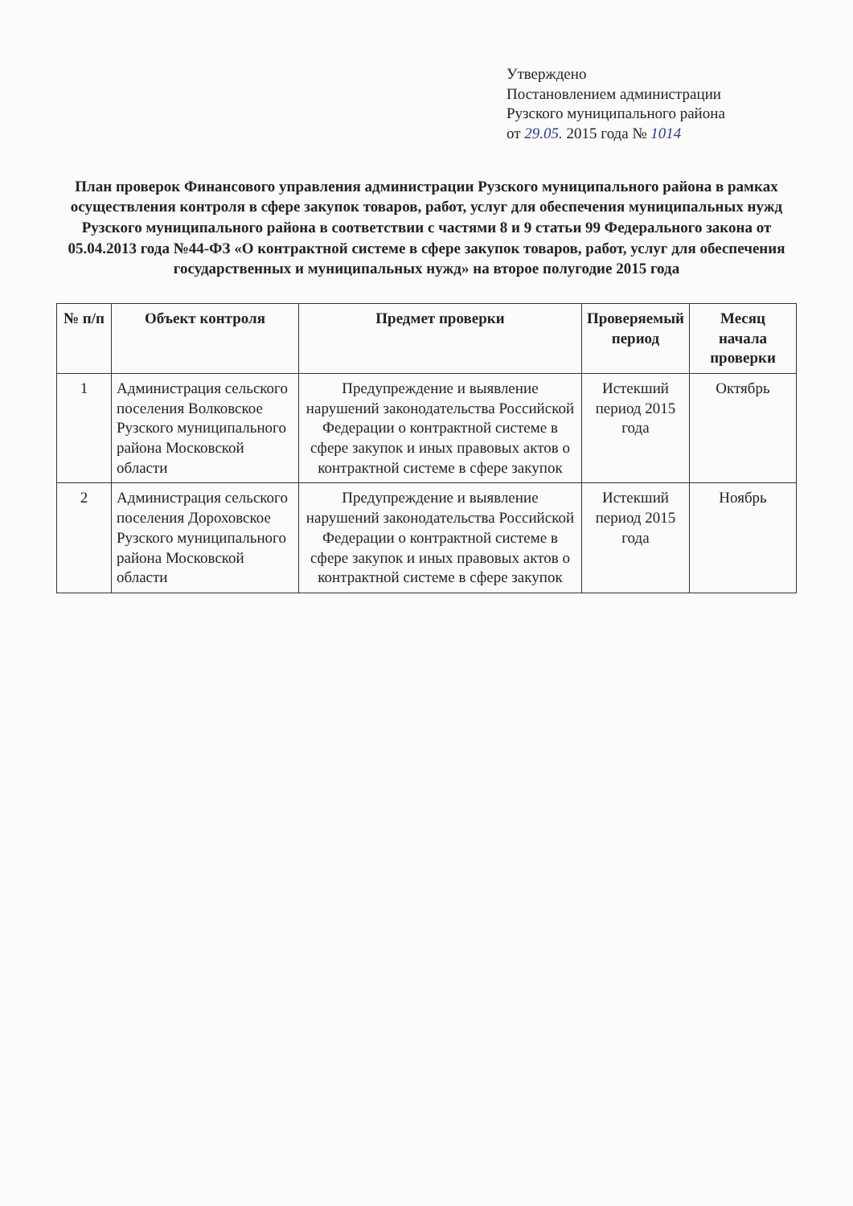Утверждено
Постановлением администрации
Рузского муниципального района
от 29.05. 2015 года № 1014
План проверок Финансового управления администрации Рузского муниципального района в рамках осуществления контроля в сфере закупок товаров, работ, услуг для обеспечения муниципальных нужд Рузского муниципального района в соответствии с частями 8 и 9 статьи 99 Федерального закона от 05.04.2013 года №44-ФЗ «О контрактной системе в сфере закупок товаров, работ, услуг для обеспечения государственных и муниципальных нужд» на второе полугодие 2015 года
| № п/п | Объект контроля | Предмет проверки | Проверяемый период | Месяц начала проверки |
| --- | --- | --- | --- | --- |
| 1 | Администрация сельского поселения Волковское Рузского муниципального района Московской области | Предупреждение и выявление нарушений законодательства Российской Федерации о контрактной системе в сфере закупок и иных правовых актов о контрактной системе в сфере закупок | Истекший период 2015 года | Октябрь |
| 2 | Администрация сельского поселения Дороховское Рузского муниципального района Московской области | Предупреждение и выявление нарушений законодательства Российской Федерации о контрактной системе в сфере закупок и иных правовых актов о контрактной системе в сфере закупок | Истекший период 2015 года | Ноябрь |